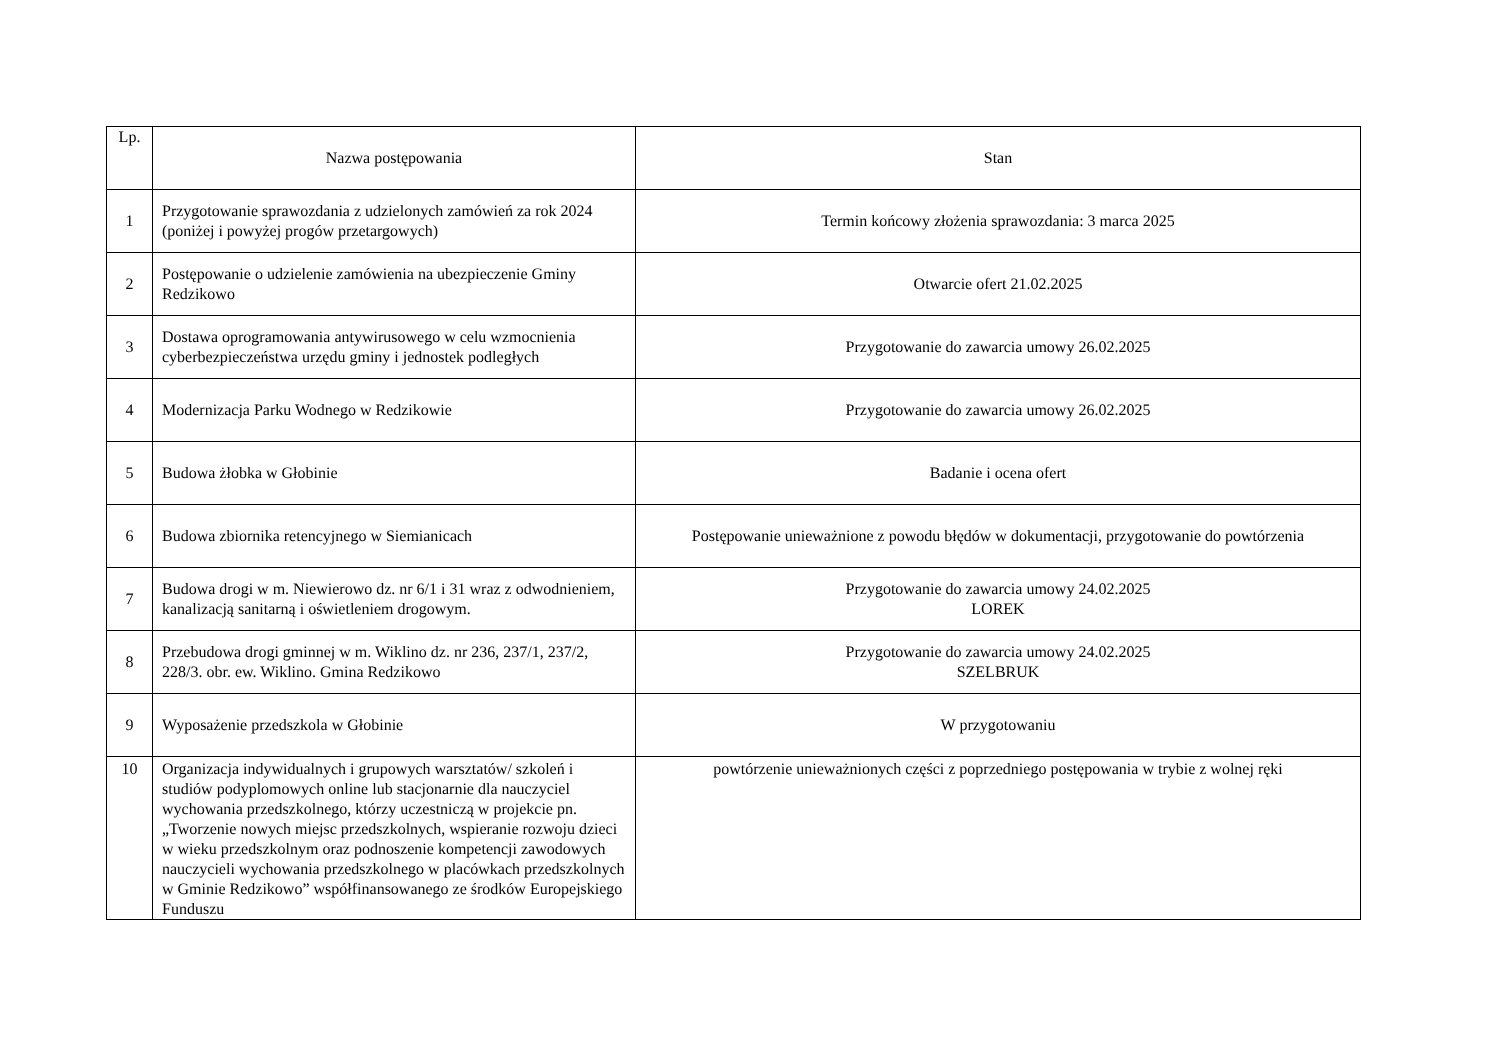| Lp. | Nazwa postępowania | Stan |
| --- | --- | --- |
| 1 | Przygotowanie sprawozdania z udzielonych zamówień za rok 2024 (poniżej i powyżej progów przetargowych) | Termin końcowy złożenia sprawozdania: 3 marca 2025 |
| 2 | Postępowanie o udzielenie zamówienia na ubezpieczenie Gminy Redzikowo | Otwarcie ofert 21.02.2025 |
| 3 | Dostawa oprogramowania antywirusowego w celu wzmocnienia cyberbezpieczeństwa urzędu gminy i jednostek podległych | Przygotowanie do zawarcia umowy 26.02.2025 |
| 4 | Modernizacja Parku Wodnego w Redzikowie | Przygotowanie do zawarcia umowy 26.02.2025 |
| 5 | Budowa żłobka w Głobinie | Badanie i ocena ofert |
| 6 | Budowa zbiornika retencyjnego w Siemianicach | Postępowanie unieważnione z powodu błędów w dokumentacji, przygotowanie do powtórzenia |
| 7 | Budowa drogi w m. Niewierowo dz. nr 6/1 i 31 wraz z odwodnieniem, kanalizacją sanitarną i oświetleniem drogowym. | Przygotowanie do zawarcia umowy 24.02.2025 LOREK |
| 8 | Przebudowa drogi gminnej w m. Wiklino dz. nr 236, 237/1, 237/2, 228/3. obr. ew. Wiklino. Gmina Redzikowo | Przygotowanie do zawarcia umowy 24.02.2025 SZELBRUK |
| 9 | Wyposażenie przedszkola w Głobinie | W przygotowaniu |
| 10 | Organizacja indywidualnych i grupowych warsztatów/ szkoleń i studiów podyplomowych online lub stacjonarnie dla nauczyciel wychowania przedszkolnego, którzy uczestniczą w projekcie pn. „Tworzenie nowych miejsc przedszkolnych, wspieranie rozwoju dzieci w wieku przedszkolnym oraz podnoszenie kompetencji zawodowych nauczycieli wychowania przedszkolnego w placówkach przedszkolnych w Gminie Redzikowo” współfinansowanego ze środków Europejskiego Funduszu | powtórzenie unieważnionych części z poprzedniego postępowania w trybie z wolnej ręki |